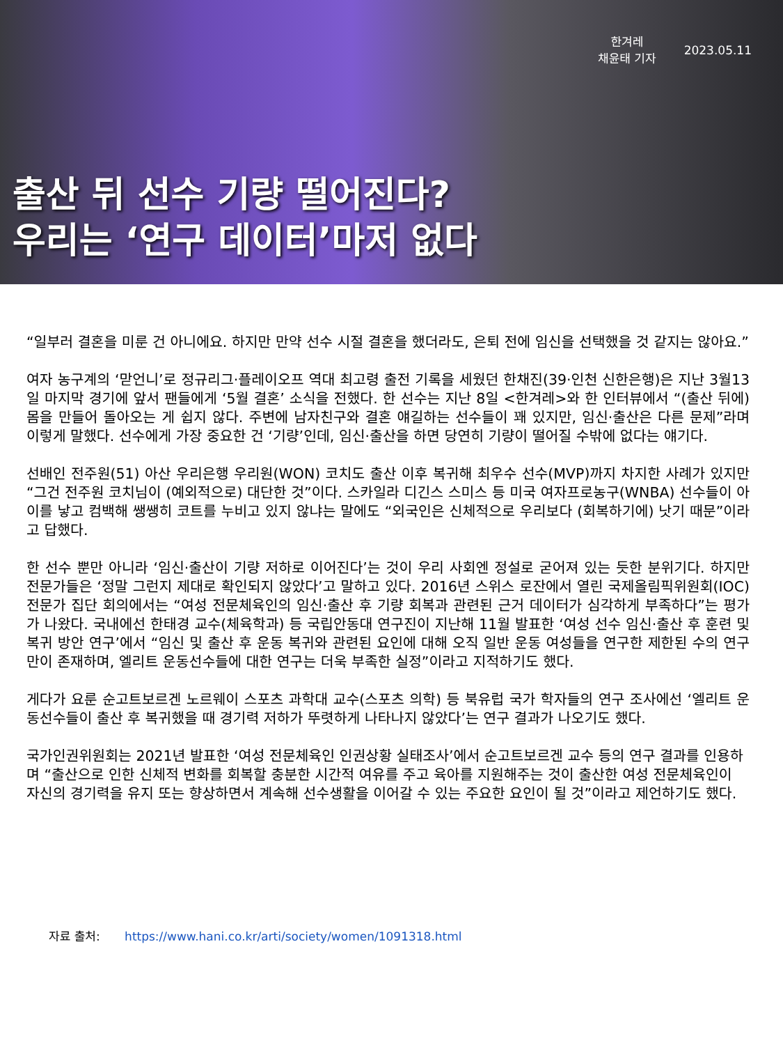한겨레
채윤태 기자
2023.05.11
출산 뒤 선수 기량 떨어진다?
우리는 ‘연구 데이터’마저 없다
“일부러 결혼을 미룬 건 아니에요. 하지만 만약 선수 시절 결혼을 했더라도, 은퇴 전에 임신을 선택했을 것 같지는 않아요.”
여자 농구계의 ‘맏언니’로 정규리그·플레이오프 역대 최고령 출전 기록을 세웠던 한채진(39·인천 신한은행)은 지난 3월13일 마지막 경기에 앞서 팬들에게 ‘5월 결혼’ 소식을 전했다. 한 선수는 지난 8일 <한겨레>와 한 인터뷰에서 “(출산 뒤에) 몸을 만들어 돌아오는 게 쉽지 않다. 주변에 남자친구와 결혼 얘길하는 선수들이 꽤 있지만, 임신·출산은 다른 문제”라며 이렇게 말했다. 선수에게 가장 중요한 건 ‘기량’인데, 임신·출산을 하면 당연히 기량이 떨어질 수밖에 없다는 얘기다.
선배인 전주원(51) 아산 우리은행 우리원(WON) 코치도 출산 이후 복귀해 최우수 선수(MVP)까지 차지한 사례가 있지만 “그건 전주원 코치님이 (예외적으로) 대단한 것”이다. 스카일라 디긴스 스미스 등 미국 여자프로농구(WNBA) 선수들이 아이를 낳고 컴백해 쌩쌩히 코트를 누비고 있지 않냐는 말에도 “외국인은 신체적으로 우리보다 (회복하기에) 낫기 때문”이라고 답했다.
한 선수 뿐만 아니라 ‘임신·출산이 기량 저하로 이어진다’는 것이 우리 사회엔 정설로 굳어져 있는 듯한 분위기다. 하지만 전문가들은 ‘정말 그런지 제대로 확인되지 않았다’고 말하고 있다. 2016년 스위스 로잔에서 열린 국제올림픽위원회(IOC) 전문가 집단 회의에서는 “여성 전문체육인의 임신·출산 후 기량 회복과 관련된 근거 데이터가 심각하게 부족하다”는 평가가 나왔다. 국내에선 한태경 교수(체육학과) 등 국립안동대 연구진이 지난해 11월 발표한 ‘여성 선수 임신·출산 후 훈련 및 복귀 방안 연구’에서 “임신 및 출산 후 운동 복귀와 관련된 요인에 대해 오직 일반 운동 여성들을 연구한 제한된 수의 연구만이 존재하며, 엘리트 운동선수들에 대한 연구는 더욱 부족한 실정”이라고 지적하기도 했다.
게다가 요룬 순고트보르겐 노르웨이 스포츠 과학대 교수(스포츠 의학) 등 북유럽 국가 학자들의 연구 조사에선 ‘엘리트 운동선수들이 출산 후 복귀했을 때 경기력 저하가 뚜렷하게 나타나지 않았다’는 연구 결과가 나오기도 했다.
국가인권위원회는 2021년 발표한 ‘여성 전문체육인 인권상황 실태조사’에서 순고트보르겐 교수 등의 연구 결과를 인용하며 “출산으로 인한 신체적 변화를 회복할 충분한 시간적 여유를 주고 육아를 지원해주는 것이 출산한 여성 전문체육인이 자신의 경기력을 유지 또는 향상하면서 계속해 선수생활을 이어갈 수 있는 주요한 요인이 될 것”이라고 제언하기도 했다.
자료 출처: https://www.hani.co.kr/arti/society/women/1091318.html